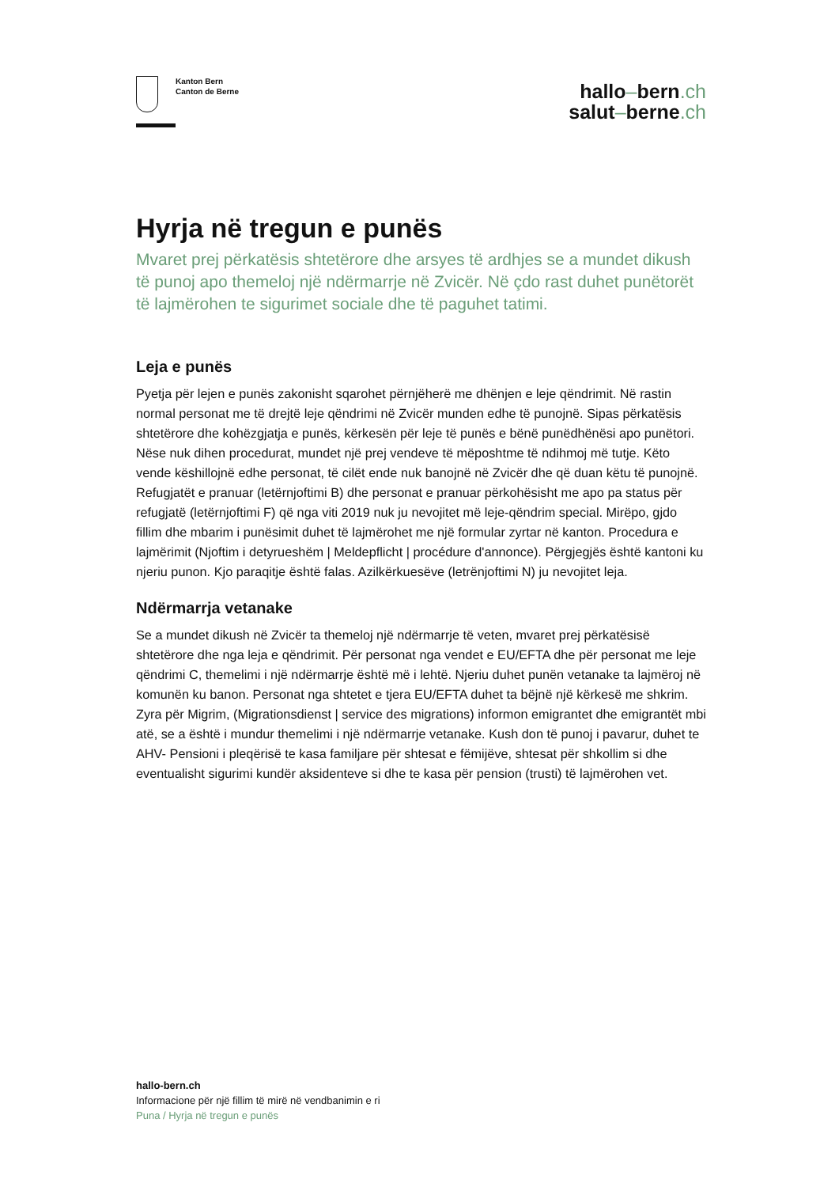Kanton Bern
Canton de Berne
hallo–bern.ch
salut–berne.ch
Hyrja në tregun e punës
Mvaret prej përkatësis shtetërore dhe arsyes të ardhjes se a mundet dikush të punoj apo themeloj një ndërmarrje në Zvicër. Në çdo rast duhet punëtorët të lajmërohen te sigurimet sociale dhe të paguhet tatimi.
Leja e punës
Pyetja për lejen e punës zakonisht sqarohet përnjëherë me dhënjen e leje qëndrimit. Në rastin normal personat me të drejtë leje qëndrimi në Zvicër munden edhe të punojnë. Sipas përkatësis shtetërore dhe kohëzgjatja e punës, kërkesën për leje të punës e bënë punëdhënësi apo punëtori. Nëse nuk dihen procedurat, mundet një prej vendeve të mëposhtme të ndihmoj më tutje. Këto vende këshillojnë edhe personat, të cilët ende nuk banojnë në Zvicër dhe që duan këtu të punojnë. Refugjatët e pranuar (letërnjoftimi B) dhe personat e pranuar përkohësisht me apo pa status për refugjatë (letërnjoftimi F) që nga viti 2019 nuk ju nevojitet më leje-qëndrim special. Mirëpo, gjdo fillim dhe mbarim i punësimit duhet të lajmërohet me një formular zyrtar në kanton. Procedura e lajmërimit (Njoftim i detyrueshëm | Meldepflicht | procédure d'annonce). Përgjegjës është kantoni ku njeriu punon. Kjo paraqitje është falas. Azilkërkuesëve (letrënjoftimi N) ju nevojitet leja.
Ndërmarrja vetanake
Se a mundet dikush në Zvicër ta themeloj një ndërmarrje të veten, mvaret prej përkatësisë shtetërore dhe nga leja e qëndrimit. Për personat nga vendet e EU/EFTA dhe për personat me leje qëndrimi C, themelimi i një ndërmarrje është më i lehtë. Njeriu duhet punën vetanake ta lajmëroj në komunën ku banon. Personat nga shtetet e tjera EU/EFTA duhet ta bëjnë një kërkesë me shkrim. Zyra për Migrim, (Migrationsdienst | service des migrations) informon emigrantet dhe emigrantët mbi atë, se a është i mundur themelimi i një ndërmarrje vetanake. Kush don të punoj i pavarur, duhet te AHV- Pensioni i pleqërisë te kasa familjare për shtesat e fëmijëve, shtesat për shkollim si dhe eventualisht sigurimi kundër aksidenteve si dhe te kasa për pension (trusti) të lajmërohen vet.
hallo-bern.ch
Informacione për një fillim të mirë në vendbanimin e ri
Puna / Hyrja në tregun e punës